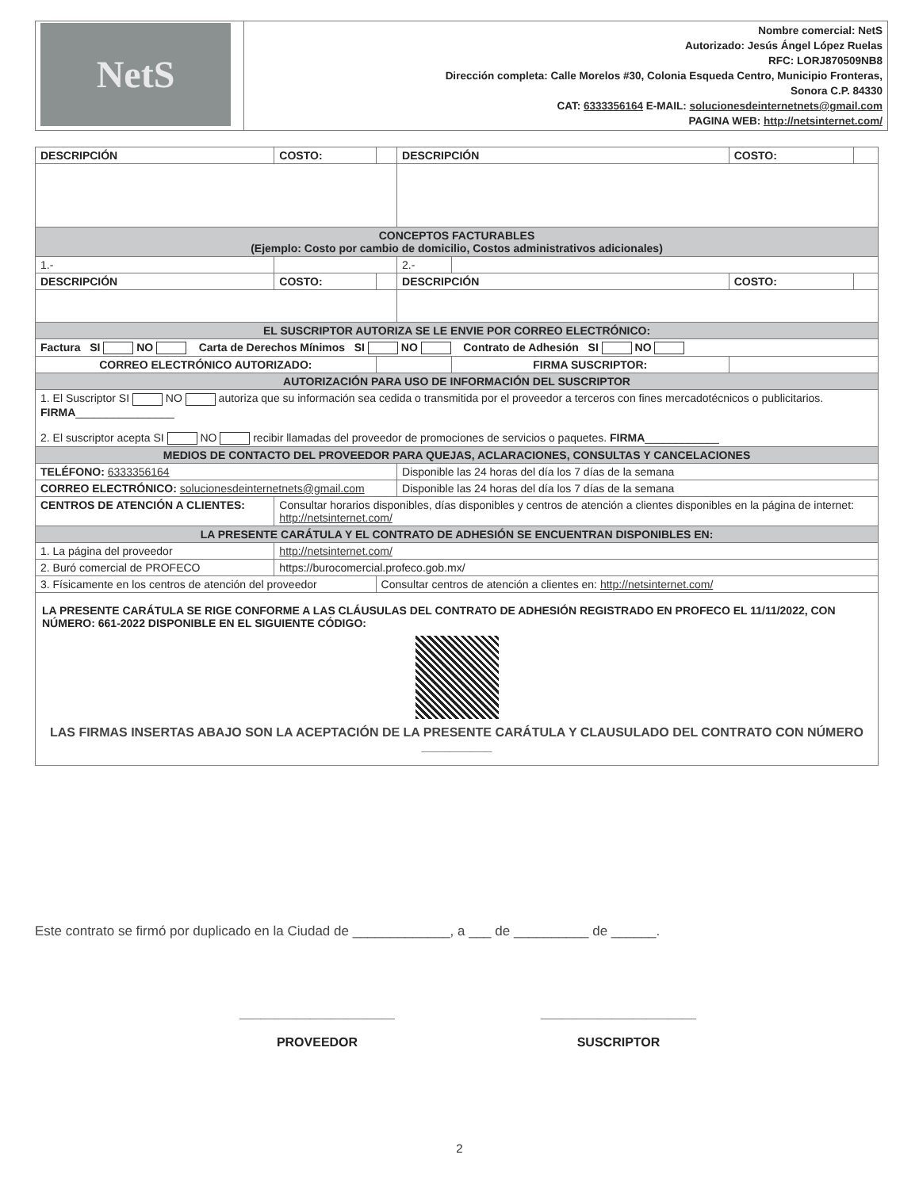| NetS | Nombre comercial: NetS Autorizado: Jesús Ángel López Ruelas RFC: LORJ870509NB8 Dirección completa: Calle Morelos #30, Colonia Esqueda Centro, Municipio Fronteras, Sonora C.P. 84330 CAT: 6333356164 E-MAIL: solucionesdeinternetnets@gmail.com PAGINA WEB: http://netsinternet.com/ |
| DESCRIPCIÓN | | COSTO: | | DESCRIPCIÓN | | COSTO: | |
| CONCEPTOS FACTURABLES (Ejemplo: Costo por cambio de domicilio, Costos administrativos adicionales) | | | | | | | |
| 1.- | | | | 2.- | | | |
| DESCRIPCIÓN | | COSTO: | | DESCRIPCIÓN | | COSTO: | |
| EL SUSCRIPTOR AUTORIZA SE LE ENVIE POR CORREO ELECTRÓNICO: | | | | | | | |
| Factura SI NO Carta de Derechos Mínimos SI NO Contrato de Adhesión SI NO | | | | | | | |
| CORREO ELECTRÓNICO AUTORIZADO: | | | | | FIRMA SUSCRIPTOR: | | |
| AUTORIZACIÓN PARA USO DE INFORMACIÓN DEL SUSCRIPTOR | | | | | | | |
| 1. El Suscriptor SI NO autoriza que su información sea cedida o transmitida por el proveedor a terceros con fines mercadotécnicos o publicitarios. FIRMA ________________ 2. El suscriptor acepta SI NO recibir llamadas del proveedor de promociones de servicios o paquetes. FIRMA ____________ | | | | | | | |
| MEDIOS DE CONTACTO DEL PROVEEDOR PARA QUEJAS, ACLARACIONES, CONSULTAS Y CANCELACIONES | | | | | | | |
| TELÉFONO: 6333356164 | | | | Disponible las 24 horas del día los 7 días de la semana | | | |
| CORREO ELECTRÓNICO: solucionesdeinternetnets@gmail.com | | | | Disponible las 24 horas del día los 7 días de la semana | | | |
| CENTROS DE ATENCIÓN A CLIENTES: | | Consultar horarios disponibles, días disponibles y centros de atención a clientes disponibles en la página de internet: http://netsinternet.com/ | | | | | |
| LA PRESENTE CARÁTULA Y EL CONTRATO DE ADHESIÓN SE ENCUENTRAN DISPONIBLES EN: | | | | | | | |
| 1. La página del proveedor | | http://netsinternet.com/ | | | | | |
| 2. Buró comercial de PROFECO | | https://burocomercial.profeco.gob.mx/ | | | | | |
| 3. Físicamente en los centros de atención del proveedor | | | Consultar centros de atención a clientes en: http://netsinternet.com/ | | | | |
| LA PRESENTE CARÁTULA SE RIGE CONFORME A LAS CLÁUSULAS DEL CONTRATO DE ADHESIÓN REGISTRADO EN PROFECO EL 11/11/2022, CON NÚMERO: 661-2022 DISPONIBLE EN EL SIGUIENTE CÓDIGO: LAS FIRMAS INSERTAS ABAJO SON LA ACEPTACIÓN DE LA PRESENTE CARÁTULA Y CLAUSULADO DEL CONTRATO CON NÚMERO __________ | | | | | | | |
Este contrato se firmó por duplicado en la Ciudad de _____________, a ___ de __________ de ______.
______________________
PROVEEDOR
______________________
SUSCRIPTOR
2